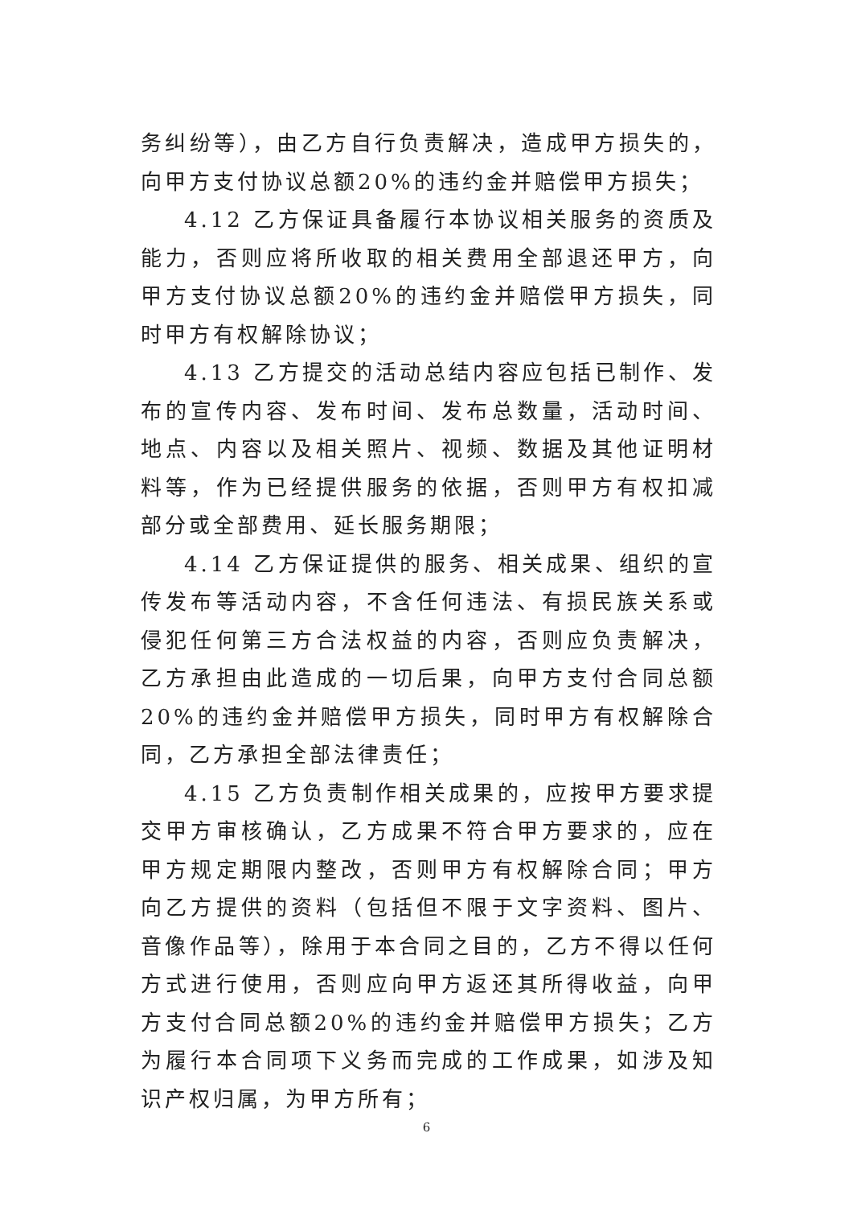务纠纷等），由乙方自行负责解决，造成甲方损失的，向甲方支付协议总额20%的违约金并赔偿甲方损失；
4.12 乙方保证具备履行本协议相关服务的资质及能力，否则应将所收取的相关费用全部退还甲方，向甲方支付协议总额20%的违约金并赔偿甲方损失，同时甲方有权解除协议；
4.13 乙方提交的活动总结内容应包括已制作、发布的宣传内容、发布时间、发布总数量，活动时间、地点、内容以及相关照片、视频、数据及其他证明材料等，作为已经提供服务的依据，否则甲方有权扣减部分或全部费用、延长服务期限；
4.14 乙方保证提供的服务、相关成果、组织的宣传发布等活动内容，不含任何违法、有损民族关系或侵犯任何第三方合法权益的内容，否则应负责解决，乙方承担由此造成的一切后果，向甲方支付合同总额20%的违约金并赔偿甲方损失，同时甲方有权解除合同，乙方承担全部法律责任；
4.15 乙方负责制作相关成果的，应按甲方要求提交甲方审核确认，乙方成果不符合甲方要求的，应在甲方规定期限内整改，否则甲方有权解除合同；甲方向乙方提供的资料（包括但不限于文字资料、图片、音像作品等），除用于本合同之目的，乙方不得以任何方式进行使用，否则应向甲方返还其所得收益，向甲方支付合同总额20%的违约金并赔偿甲方损失；乙方为履行本合同项下义务而完成的工作成果，如涉及知识产权归属，为甲方所有；
6